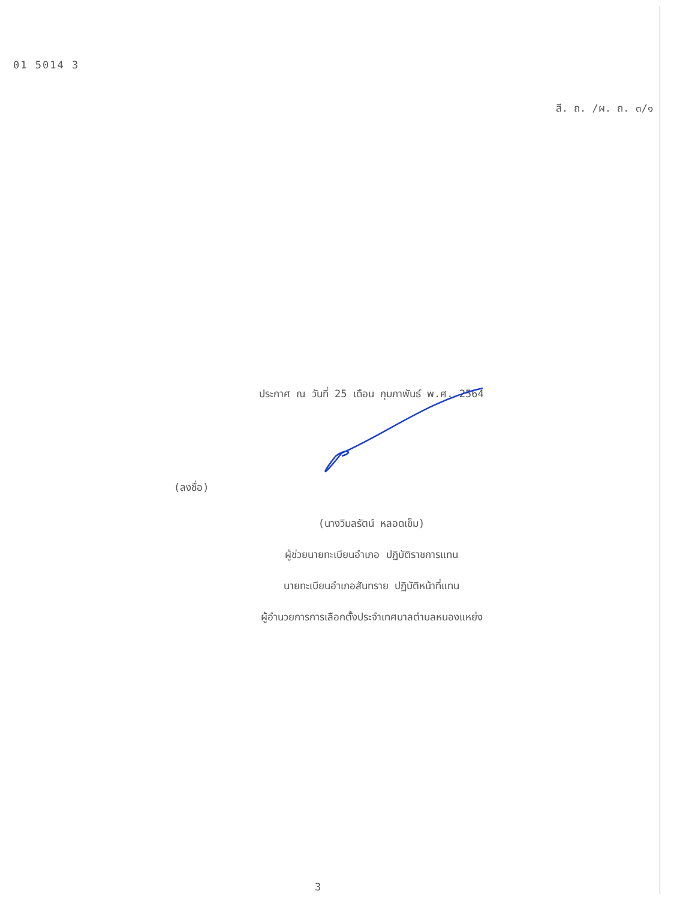01 5014 3
สี. ถ. /ผ. ถ. ๓/๑
ประกาศ ณ วันที่ 25 เดือน กุมภาพันธ์ พ.ศ. 2564
(ลงชื่อ)
(นางวิมลรัตน์ หลอดเข็ม)
ผู้ช่วยนายทะเบียนอำเภอ ปฏิบัติราชการแทน
นายทะเบียนอำเภอสันทราย ปฏิบัติหน้าที่แทน
ผู้อำนวยการการเลือกตั้งประจำเทศบาลตำบลหนองแหย่ง
3